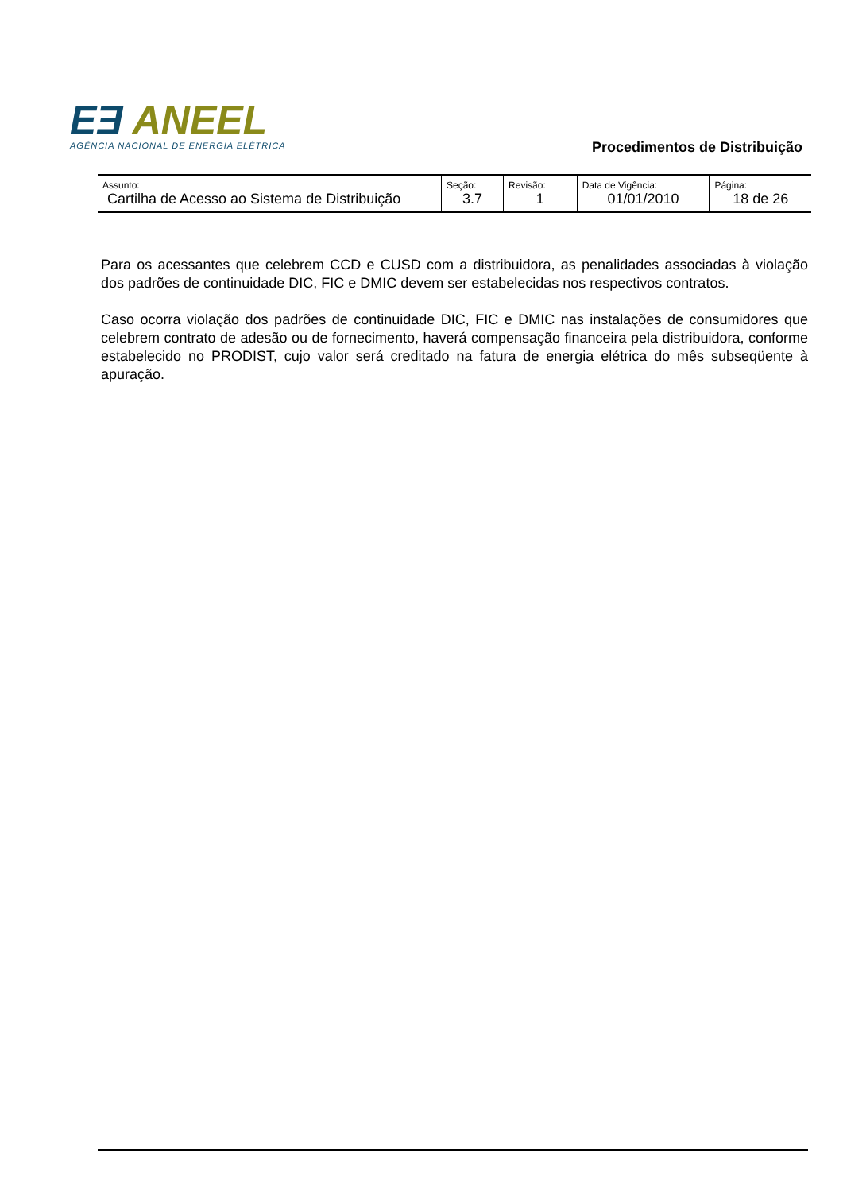EƎ ANEEL
AGÊNCIA NACIONAL DE ENERGIA ELÉTRICA
Procedimentos de Distribuição
| Assunto: Cartilha de Acesso ao Sistema de Distribuição | Seção: 3.7 | Revisão: 1 | Data de Vigência: 01/01/2010 | Página: 18 de 26 |
Para os acessantes que celebrem CCD e CUSD com a distribuidora, as penalidades associadas à violação dos padrões de continuidade DIC, FIC e DMIC devem ser estabelecidas nos respectivos contratos.
Caso ocorra violação dos padrões de continuidade DIC, FIC e DMIC nas instalações de consumidores que celebrem contrato de adesão ou de fornecimento, haverá compensação financeira pela distribuidora, conforme estabelecido no PRODIST, cujo valor será creditado na fatura de energia elétrica do mês subseqüente à apuração.